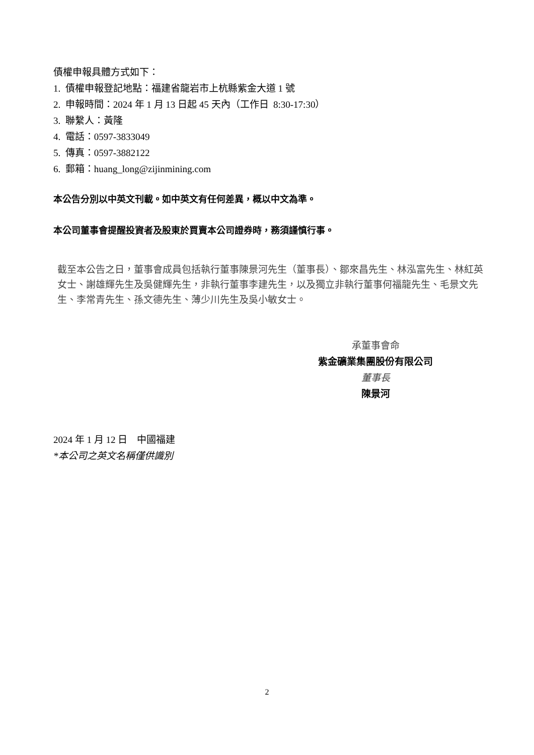債權申報具體方式如下：
1. 債權申報登記地點：福建省龍岩市上杭縣紫金大道 1 號
2. 申報時間：2024 年 1 月 13 日起 45 天內（工作日 8:30-17:30）
3. 聯繫人：黃隆
4. 電話：0597-3833049
5. 傳真：0597-3882122
6. 郵箱：huang_long@zijinmining.com
本公告分別以中英文刊載。如中英文有任何差異，概以中文為準。
本公司董事會提醒投資者及股東於買賣本公司證券時，務須謹慎行事。
截至本公告之日，董事會成員包括執行董事陳景河先生（董事長）、鄒來昌先生、林泓富先生、林紅英女士、謝雄輝先生及吳健輝先生，非執行董事李建先生，以及獨立非執行董事何福龍先生、毛景文先生、李常青先生、孫文德先生、薄少川先生及吳小敏女士。
承董事會命
紫金礦業集團股份有限公司
董事長
陳景河
2024 年 1 月 12 日 中國福建
*本公司之英文名稱僅供識別
2